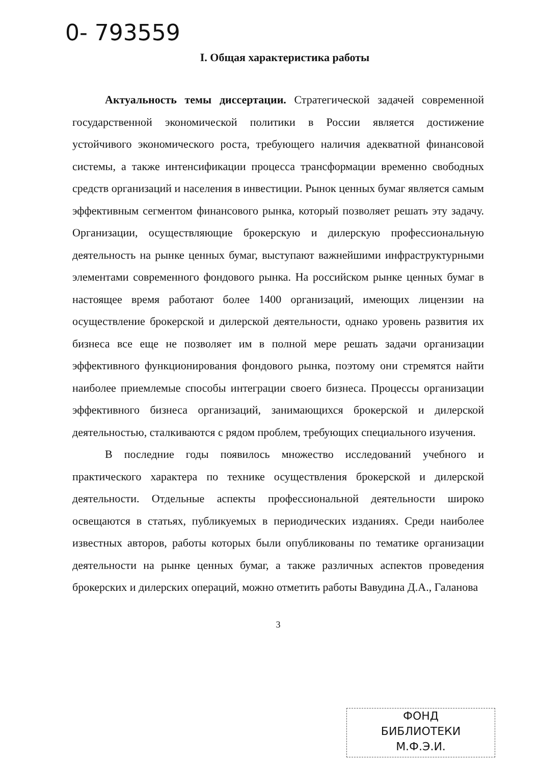0- 793559
I. Общая характеристика работы
Актуальность темы диссертации. Стратегической задачей современной государственной экономической политики в России является достижение устойчивого экономического роста, требующего наличия адекватной финансовой системы, а также интенсификации процесса трансформации временно свободных средств организаций и населения в инвестиции. Рынок ценных бумаг является самым эффективным сегментом финансового рынка, который позволяет решать эту задачу. Организации, осуществляющие брокерскую и дилерскую профессиональную деятельность на рынке ценных бумаг, выступают важнейшими инфраструктурными элементами современного фондового рынка. На российском рынке ценных бумаг в настоящее время работают более 1400 организаций, имеющих лицензии на осуществление брокерской и дилерской деятельности, однако уровень развития их бизнеса все еще не позволяет им в полной мере решать задачи организации эффективного функционирования фондового рынка, поэтому они стремятся найти наиболее приемлемые способы интеграции своего бизнеса. Процессы организации эффективного бизнеса организаций, занимающихся брокерской и дилерской деятельностью, сталкиваются с рядом проблем, требующих специального изучения.
В последние годы появилось множество исследований учебного и практического характера по технике осуществления брокерской и дилерской деятельности. Отдельные аспекты профессиональной деятельности широко освещаются в статьях, публикуемых в периодических изданиях. Среди наиболее известных авторов, работы которых были опубликованы по тематике организации деятельности на рынке ценных бумаг, а также различных аспектов проведения брокерских и дилерских операций, можно отметить работы Вавудина Д.А., Галанова
3
ФОНД
БИБЛИОТЕКИ
М.Ф.Э.И.